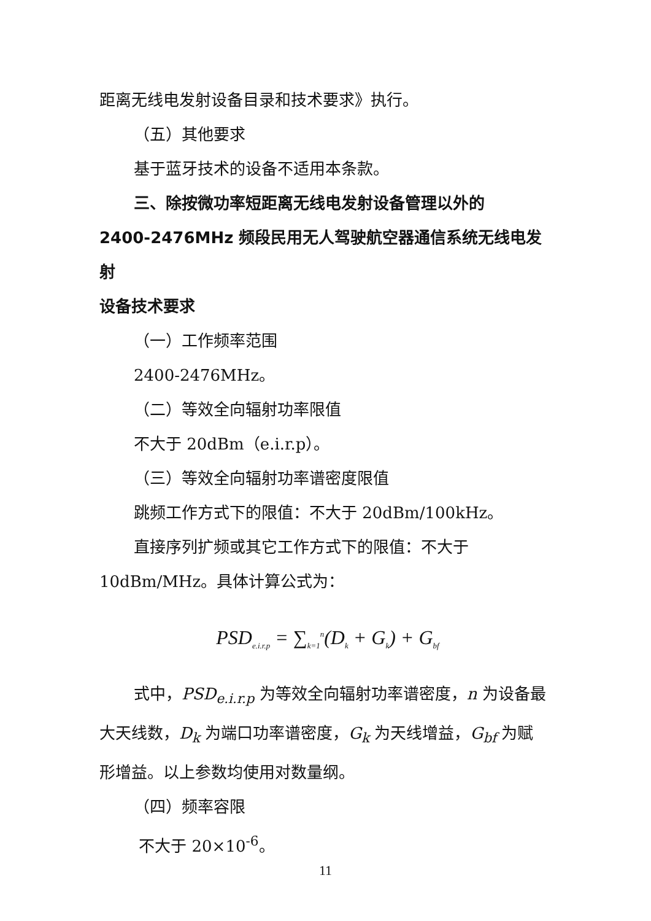距离无线电发射设备目录和技术要求》执行。
（五）其他要求
基于蓝牙技术的设备不适用本条款。
三、除按微功率短距离无线电发射设备管理以外的
2400-2476MHz 频段民用无人驾驶航空器通信系统无线电发射
设备技术要求
（一）工作频率范围
2400-2476MHz。
（二）等效全向辐射功率限值
不大于 20dBm（e.i.r.p）。
（三）等效全向辐射功率谱密度限值
跳频工作方式下的限值：不大于 20dBm/100kHz。
直接序列扩频或其它工作方式下的限值：不大于
10dBm/MHz。具体计算公式为：
PSD<sub>e.i.r.p</sub> = ∑<sub>k=1</sub><sup>n</sup>(D<sub>k</sub> + G<sub>k</sub>) + G<sub>bf</sub>
式中，PSD<sub>e.i.r.p</sub> 为等效全向辐射功率谱密度，n 为设备最
大天线数，D<sub>k</sub> 为端口功率谱密度，G<sub>k</sub> 为天线增益，G<sub>bf</sub> 为赋
形增益。以上参数均使用对数量纲。
（四）频率容限
不大于 20×10<sup>-6</sup>。
11